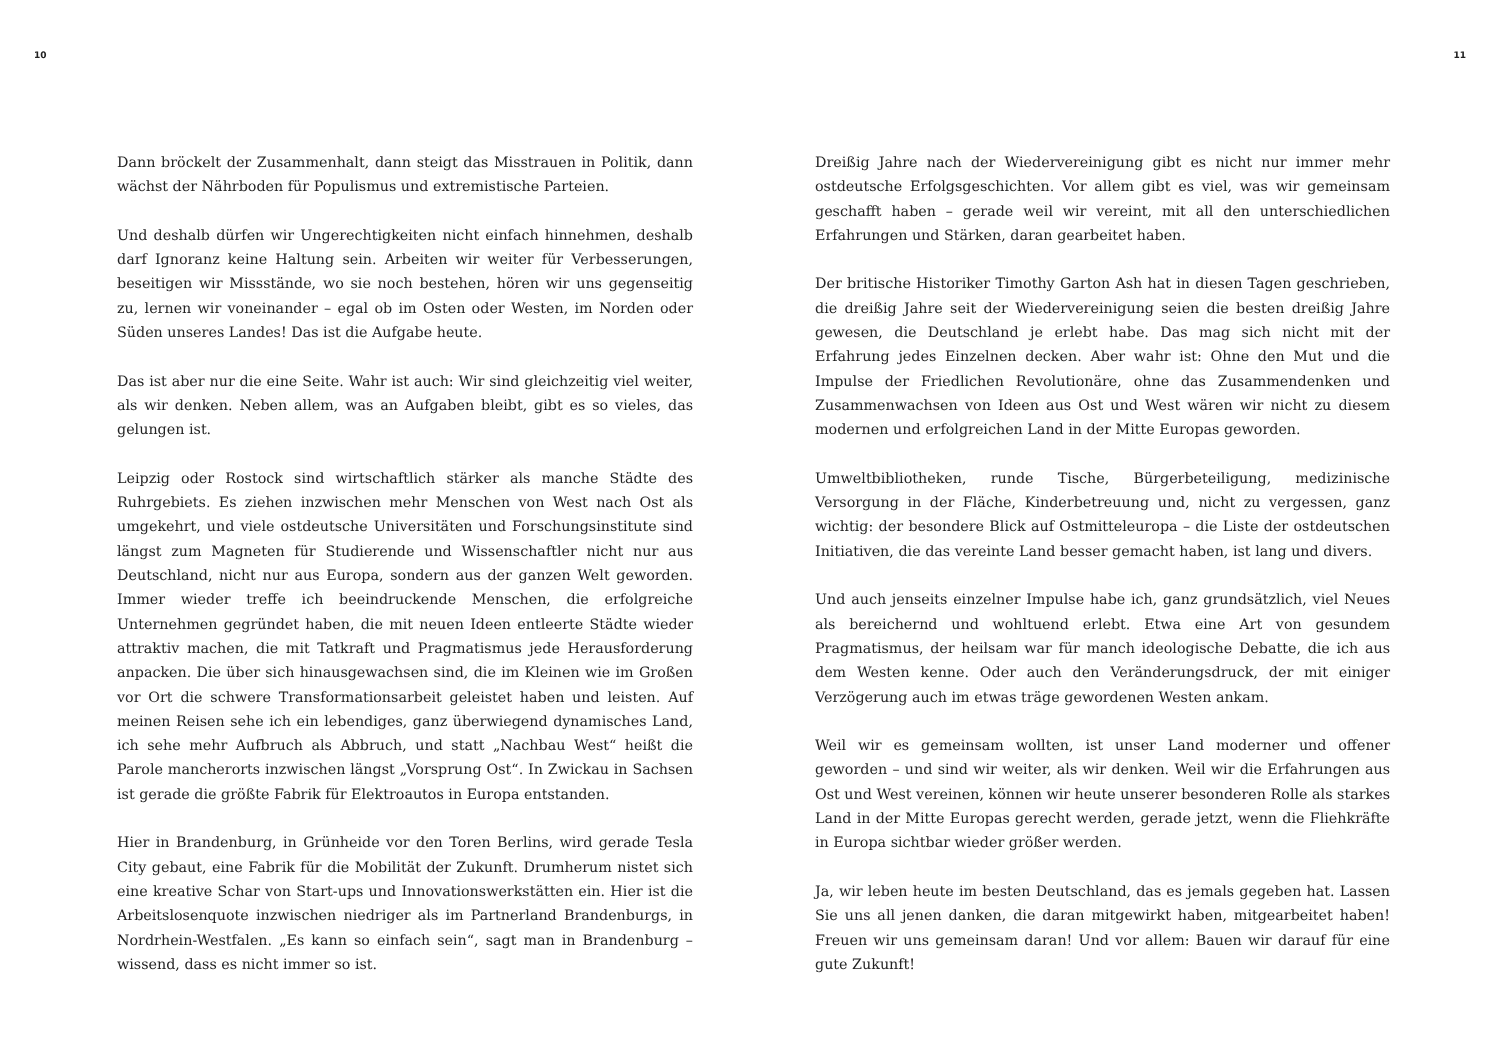10
Dann bröckelt der Zusammenhalt, dann steigt das Misstrauen in Politik, dann wächst der Nährboden für Populismus und extremistische Parteien.
Und deshalb dürfen wir Ungerechtigkeiten nicht einfach hinnehmen, deshalb darf Ignoranz keine Haltung sein. Arbeiten wir weiter für Verbesserungen, beseitigen wir Missstände, wo sie noch bestehen, hören wir uns gegenseitig zu, lernen wir voneinander – egal ob im Osten oder Westen, im Norden oder Süden unseres Landes! Das ist die Aufgabe heute.
Das ist aber nur die eine Seite. Wahr ist auch: Wir sind gleichzeitig viel weiter, als wir denken. Neben allem, was an Aufgaben bleibt, gibt es so vieles, das gelungen ist.
Leipzig oder Rostock sind wirtschaftlich stärker als manche Städte des Ruhrgebiets. Es ziehen inzwischen mehr Menschen von West nach Ost als umgekehrt, und viele ostdeutsche Universitäten und Forschungsinstitute sind längst zum Magneten für Studierende und Wissenschaftler nicht nur aus Deutschland, nicht nur aus Europa, sondern aus der ganzen Welt geworden. Immer wieder treffe ich beeindruckende Menschen, die erfolgreiche Unternehmen gegründet haben, die mit neuen Ideen entleerte Städte wieder attraktiv machen, die mit Tatkraft und Pragmatismus jede Herausforderung anpacken. Die über sich hinausgewachsen sind, die im Kleinen wie im Großen vor Ort die schwere Transformationsarbeit geleistet haben und leisten. Auf meinen Reisen sehe ich ein lebendiges, ganz überwiegend dynamisches Land, ich sehe mehr Aufbruch als Abbruch, und statt „Nachbau West“ heißt die Parole mancherorts inzwischen längst „Vorsprung Ost“. In Zwickau in Sachsen ist gerade die größte Fabrik für Elektroautos in Europa entstanden.
Hier in Brandenburg, in Grünheide vor den Toren Berlins, wird gerade Tesla City gebaut, eine Fabrik für die Mobilität der Zukunft. Drumherum nistet sich eine kreative Schar von Start-ups und Innovationswerkstätten ein. Hier ist die Arbeitslosenquote inzwischen niedriger als im Partnerland Brandenburgs, in Nordrhein-Westfalen. „Es kann so einfach sein“, sagt man in Brandenburg – wissend, dass es nicht immer so ist.
11
Dreißig Jahre nach der Wiedervereinigung gibt es nicht nur immer mehr ostdeutsche Erfolgsgeschichten. Vor allem gibt es viel, was wir gemeinsam geschafft haben – gerade weil wir vereint, mit all den unterschiedlichen Erfahrungen und Stärken, daran gearbeitet haben.
Der britische Historiker Timothy Garton Ash hat in diesen Tagen geschrieben, die dreißig Jahre seit der Wiedervereinigung seien die besten dreißig Jahre gewesen, die Deutschland je erlebt habe. Das mag sich nicht mit der Erfahrung jedes Einzelnen decken. Aber wahr ist: Ohne den Mut und die Impulse der Friedlichen Revolutionäre, ohne das Zusammendenken und Zusammenwachsen von Ideen aus Ost und West wären wir nicht zu diesem modernen und erfolgreichen Land in der Mitte Europas geworden.
Umweltbibliotheken, runde Tische, Bürgerbeteiligung, medizinische Versorgung in der Fläche, Kinderbetreuung und, nicht zu vergessen, ganz wichtig: der besondere Blick auf Ostmitteleuropa – die Liste der ostdeutschen Initiativen, die das vereinte Land besser gemacht haben, ist lang und divers.
Und auch jenseits einzelner Impulse habe ich, ganz grundsätzlich, viel Neues als bereichernd und wohltuend erlebt. Etwa eine Art von gesundem Pragmatismus, der heilsam war für manch ideologische Debatte, die ich aus dem Westen kenne. Oder auch den Veränderungsdruck, der mit einiger Verzögerung auch im etwas träge gewordenen Westen ankam.
Weil wir es gemeinsam wollten, ist unser Land moderner und offener geworden – und sind wir weiter, als wir denken. Weil wir die Erfahrungen aus Ost und West vereinen, können wir heute unserer besonderen Rolle als starkes Land in der Mitte Europas gerecht werden, gerade jetzt, wenn die Fliehkräfte in Europa sichtbar wieder größer werden.
Ja, wir leben heute im besten Deutschland, das es jemals gegeben hat. Lassen Sie uns all jenen danken, die daran mitgewirkt haben, mitgearbeitet haben! Freuen wir uns gemeinsam daran! Und vor allem: Bauen wir darauf für eine gute Zukunft!